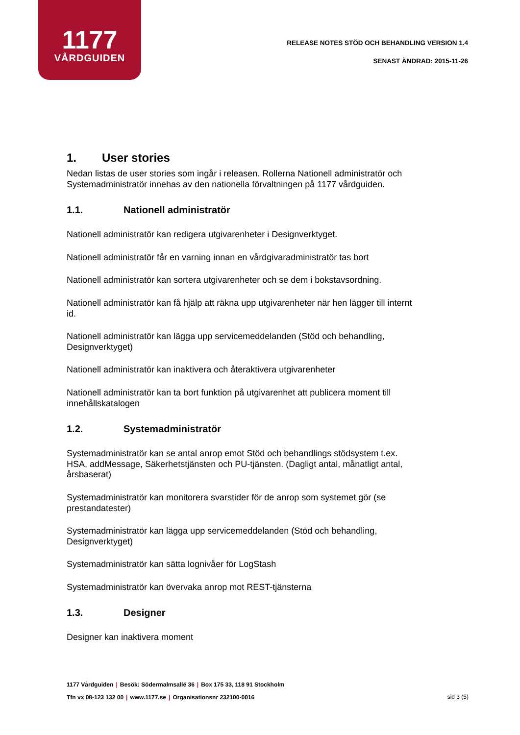1177
VÅRDGUIDEN
RELEASE NOTES STÖD OCH BEHANDLING VERSION 1.4
SENAST ÄNDRAD: 2015-11-26
1. User stories
Nedan listas de user stories som ingår i releasen. Rollerna Nationell administratör och Systemadministratör innehas av den nationella förvaltningen på 1177 vårdguiden.
1.1. Nationell administratör
Nationell administratör kan redigera utgivarenheter i Designverktyget.
Nationell administratör får en varning innan en vårdgivaradministratör tas bort
Nationell administratör kan sortera utgivarenheter och se dem i bokstavsordning.
Nationell administratör kan få hjälp att räkna upp utgivarenheter när hen lägger till internt id.
Nationell administratör kan lägga upp servicemeddelanden (Stöd och behandling, Designverktyget)
Nationell administratör kan inaktivera och återaktivera utgivarenheter
Nationell administratör kan ta bort funktion på utgivarenhet att publicera moment till innehållskatalogen
1.2. Systemadministratör
Systemadministratör kan se antal anrop emot Stöd och behandlings stödsystem t.ex. HSA, addMessage, Säkerhetstjänsten och PU-tjänsten. (Dagligt antal, månatligt antal, årsbaserat)
Systemadministratör kan monitorera svarstider för de anrop som systemet gör (se prestandatester)
Systemadministratör kan lägga upp servicemeddelanden (Stöd och behandling, Designverktyget)
Systemadministratör kan sätta lognivåer för LogStash
Systemadministratör kan övervaka anrop mot REST-tjänsterna
1.3. Designer
Designer kan inaktivera moment
1177 Vårdguiden | Besök: Södermalmsallé 36 | Box 175 33, 118 91 Stockholm
Tfn vx 08-123 132 00 | www.1177.se | Organisationsnr 232100-0016
sid 3 (5)